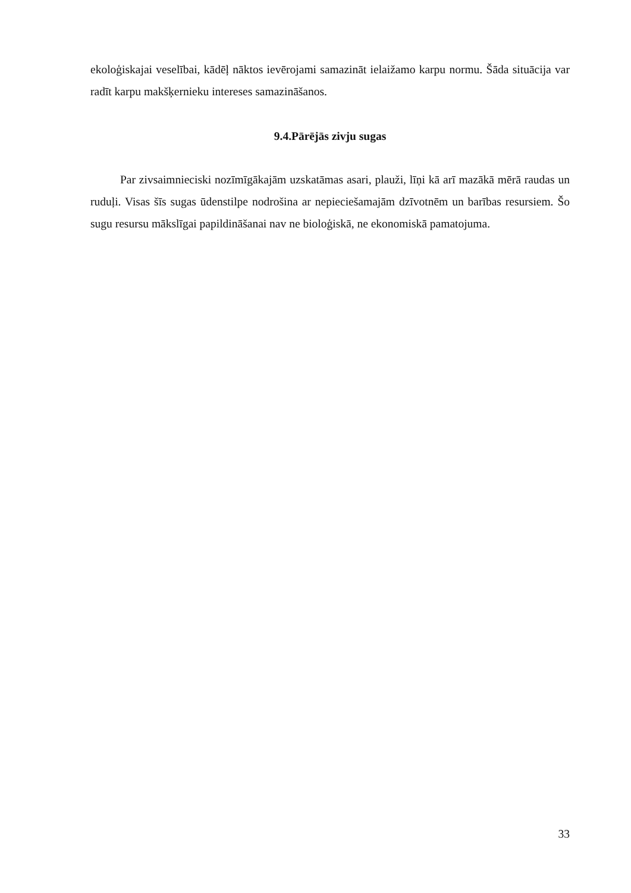ekoloģiskajai veselībai, kādēļ nāktos ievērojami samazināt ielaižamo karpu normu. Šāda situācija var radīt karpu makšķernieku intereses samazināšanos.
9.4.Pārējās zivju sugas
Par zivsaimnieciski nozīmīgākajām uzskatāmas asari, plauži, līņi kā arī mazākā mērā raudas un ruduļi. Visas šīs sugas ūdenstilpe nodrošina ar nepieciešamajām dzīvotnēm un barības resursiem. Šo sugu resursu mākslīgai papildināšanai nav ne bioloģiskā, ne ekonomiskā pamatojuma.
33